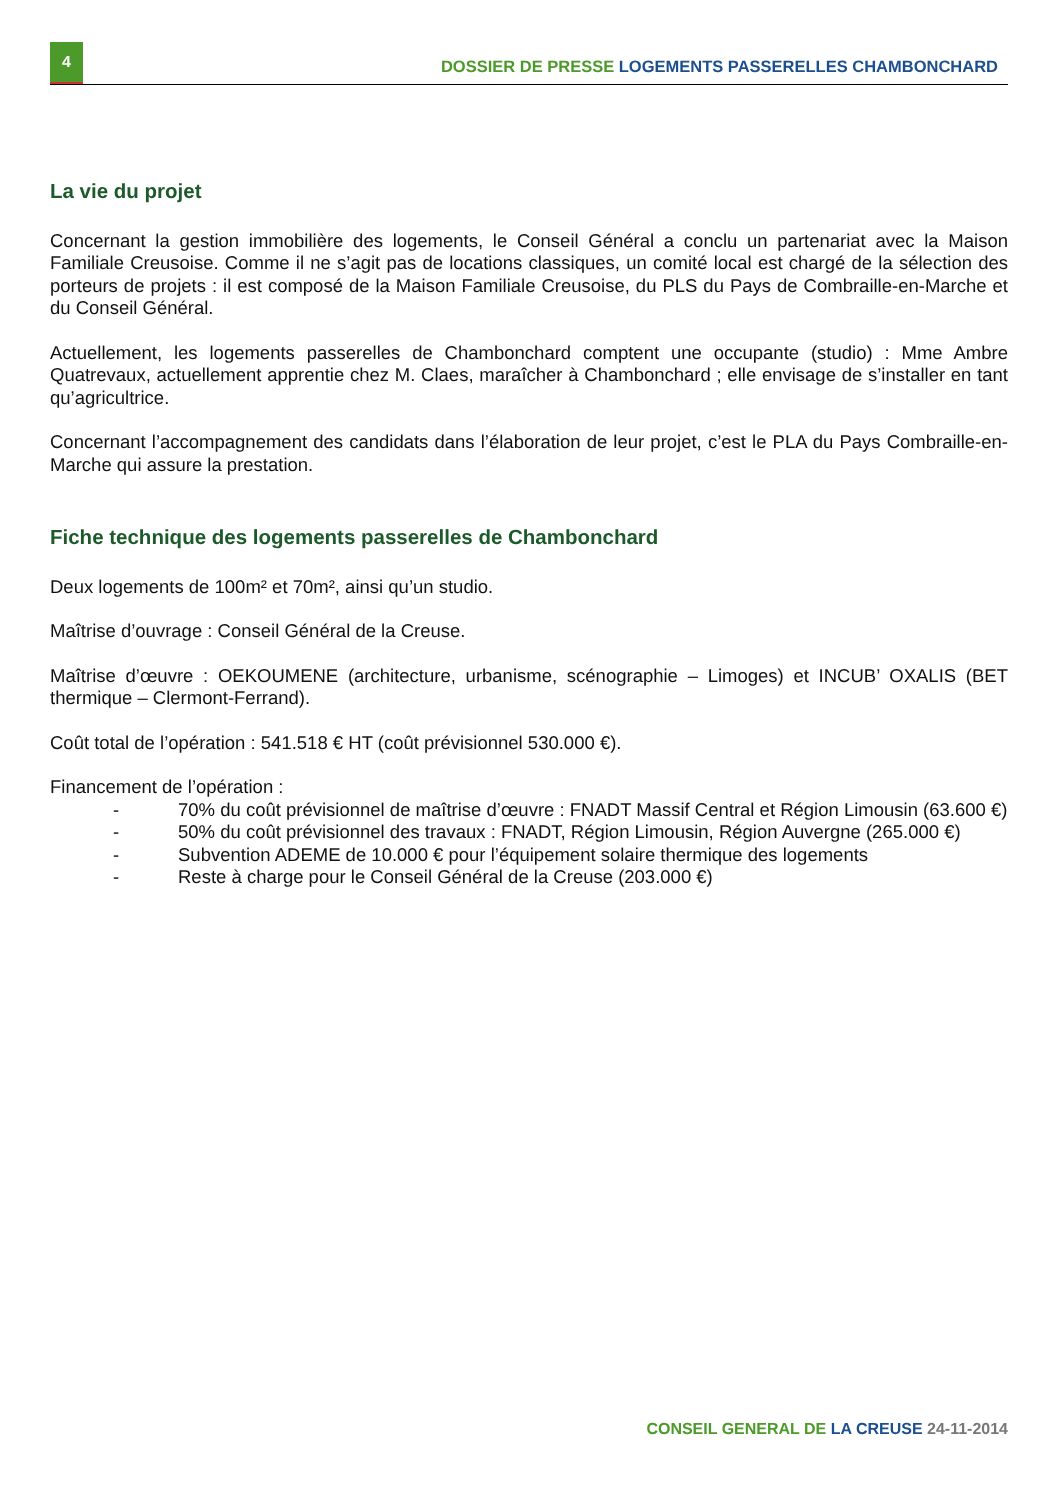4
DOSSIER DE PRESSE LOGEMENTS PASSERELLES CHAMBONCHARD
La vie du projet
Concernant la gestion immobilière des logements, le Conseil Général a conclu un partenariat avec la Maison Familiale Creusoise. Comme il ne s’agit pas de locations classiques, un comité local est chargé de la sélection des porteurs de projets : il est composé de la Maison Familiale Creusoise, du PLS du Pays de Combraille-en-Marche et du Conseil Général.
Actuellement, les logements passerelles de Chambonchard comptent une occupante (studio) : Mme Ambre Quatrevaux, actuellement apprentie chez M. Claes, maraîcher à Chambonchard ; elle envisage de s’installer en tant qu’agricultrice.
Concernant l’accompagnement des candidats dans l’élaboration de leur projet, c’est le PLA du Pays Combraille-en-Marche qui assure la prestation.
Fiche technique des logements passerelles de Chambonchard
Deux logements de 100m² et 70m², ainsi qu’un studio.
Maîtrise d’ouvrage : Conseil Général de la Creuse.
Maîtrise d’œuvre : OEKOUMENE (architecture, urbanisme, scénographie – Limoges) et INCUB’ OXALIS (BET thermique – Clermont-Ferrand).
Coût total de l’opération : 541.518 € HT (coût prévisionnel 530.000 €).
Financement de l’opération :
- 70% du coût prévisionnel de maîtrise d’œuvre : FNADT Massif Central et Région Limousin (63.600 €)
- 50% du coût prévisionnel des travaux : FNADT, Région Limousin, Région Auvergne (265.000 €)
- Subvention ADEME de 10.000 € pour l’équipement solaire thermique des logements
- Reste à charge pour le Conseil Général de la Creuse (203.000 €)
CONSEIL GENERAL DE LA CREUSE 24-11-2014